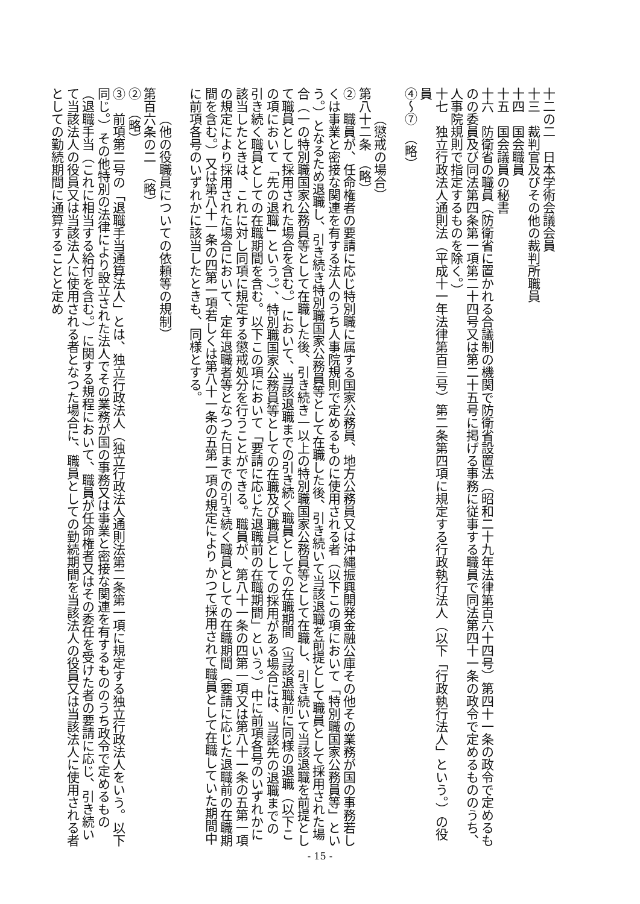十二の二　日本学術会議会員
十三　裁判官及びその他の裁判所職員
十四　国会職員
十五　国会議員の秘書
十六　防衛省の職員（防衛省に置かれる合議制の機関で防衛省設置法（昭和二十九年法律第百六十四号）第四十一条の政令で定めるものの委員及び同法第四条第一項第二十四号又は第二十五号に掲げる事務に従事する職員で同法第四十一条の政令で定めるもののうち、人事院規則で指定するものを除く。）
十七　独立行政法人通則法（平成十一年法律第百三号）第二条第四項に規定する行政執行法人（以下「行政執行法人」という。）の役員
④～⑦　（略）
（懲戒の場合）
第八十二条　（略）
②　職員が、任命権者の要請に応じ特別職に属する国家公務員、地方公務員又は沖縄振興開発金融公庫その他その業務が国の事務若しくは事業と密接な関連を有する法人のうち人事院規則で定めるものに使用される者（以下この項において「特別職国家公務員等」という。）となるため退職し、引き続き特別職国家公務員等として在職した後、引き続いて当該退職を前提として職員として採用された場合（一の特別職国家公務員等として在職した後、引き続き一以上の特別職国家公務員等として在職し、引き続いて当該退職を前提として職員として採用された場合を含む。）において、当該退職までの引き続く職員としての在職期間（当該退職前に同様の退職（以下この項において「先の退職」という。）、特別職国家公務員等としての在職及び職員としての採用がある場合には、当該先の退職までの引き続く職員としての在職期間を含む。以下この項において「要請に応じた退職前の在職期間」という。）中に前項各号のいずれかに該当したときは、これに対し同項に規定する懲戒処分を行うことができる。職員が、第八十一条の四第一項又は第八十一条の五第一項の規定により採用された場合において、定年退職者等となつた日までの引き続く職員としての在職期間（要請に応じた退職前の在職期間を含む。）又は第八十一条の四第一項若しくは第八十一条の五第一項の規定により かつて採用されて職員として在職していた期間中に前項各号のいずれかに該当したときも、同様とする。
（他の役職員についての依頼等の規制）
第百六条の二　（略）
②　（略）
③　前項第二号の「退職手当通算法人」とは、独立行政法人（独立行政法人通則法第二条第一項に規定する独立行政法人をいう。以下同じ。）その他特別の法律により設立された法人でその業務が国の事務又は事業と密接な関連を有するもののうち政令で定めるもの（退職手当（これに相当する給付を含む。）に関する規程において、職員が任命権者又はその委任を受けた者の要請に応じ、引き続いて当該法人の役員又は当該法人に使用される者となつた場合に、職員としての勤続期間を当該法人の役員又は当該法人に使用される者としての勤続期間に通算することと定め
- 15 -